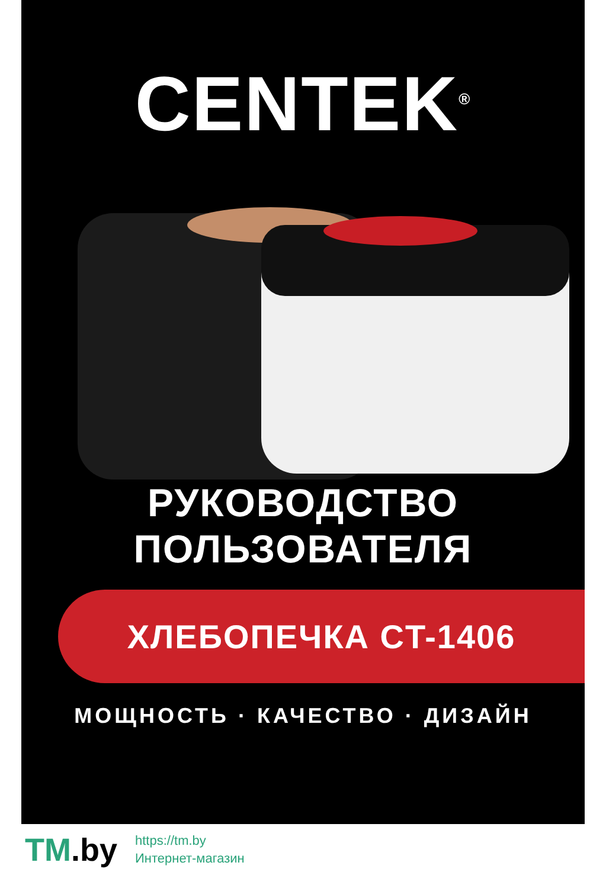CENTEK<sup>®</sup>
РУКОВОДСТВО
ПОЛЬЗОВАТЕЛЯ
ХЛЕБОПЕЧКА CT-1406
МОЩНОСТЬ · КАЧЕСТВО · ДИЗАЙН
TM.by
https://tm.by
Интернет-магазин